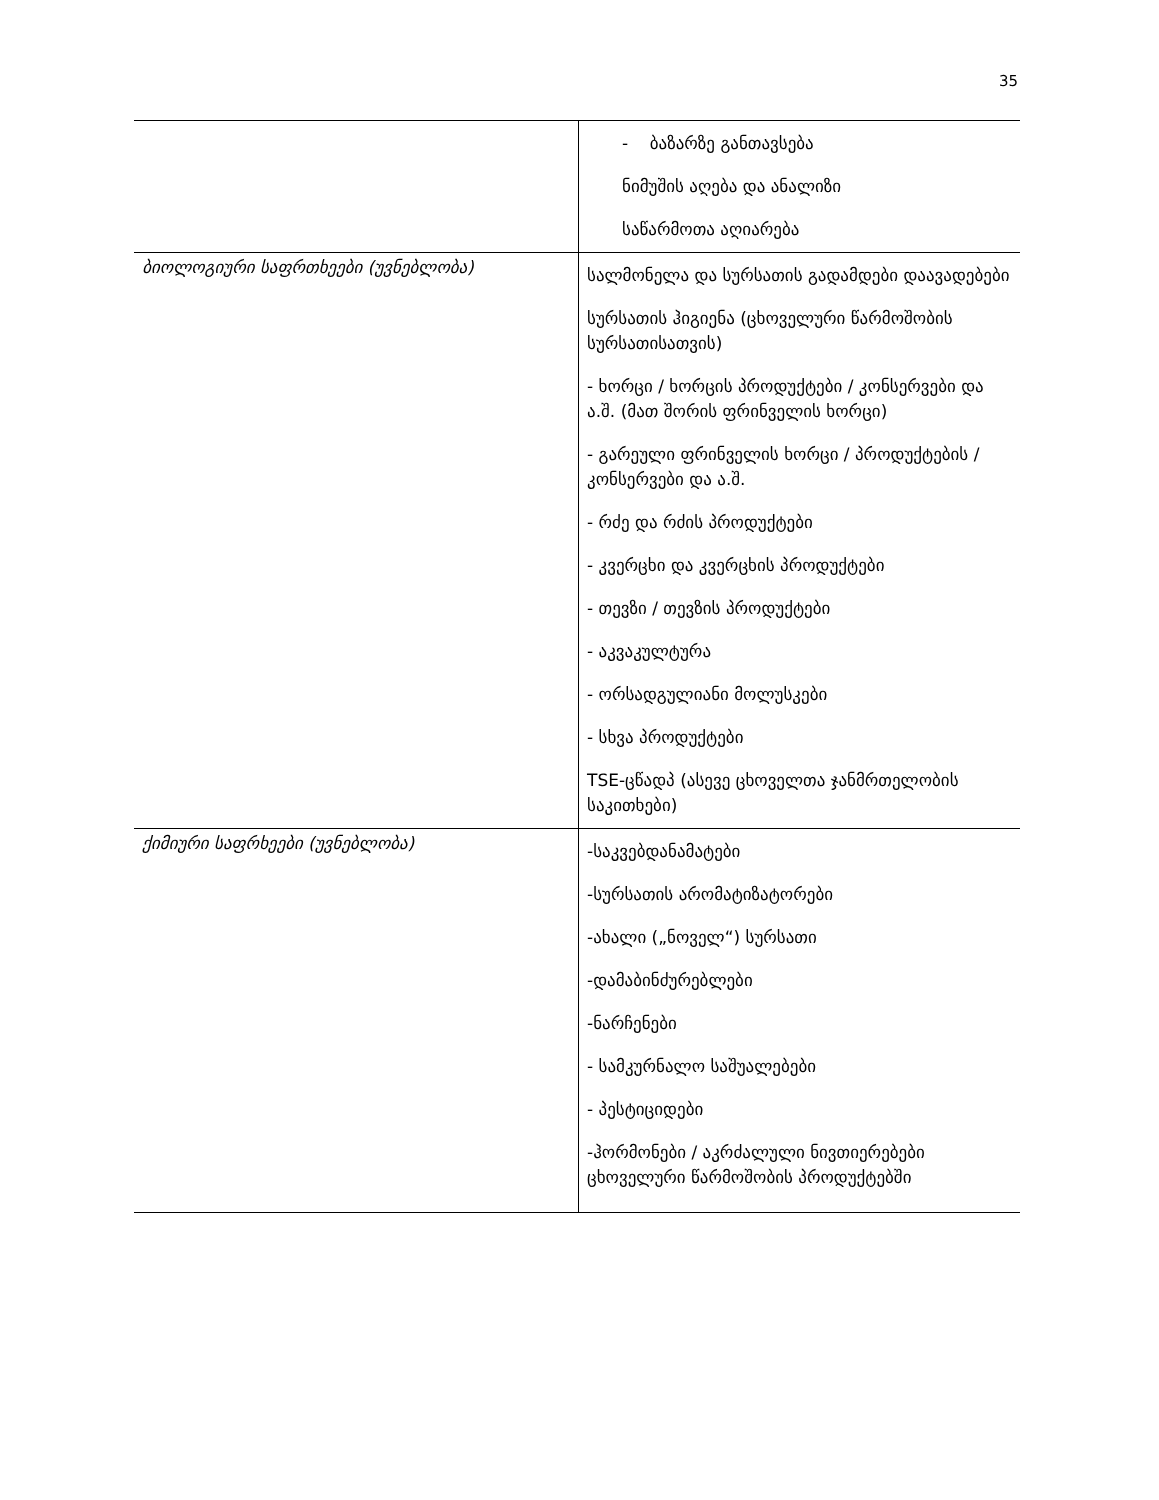35
| | - ბაზარზე განთავსება ნიმუშის აღება და ანალიზი საწარმოთა აღიარება |
| ბიოლოგიური საფრთხეები (უვნებლობა) | სალმონელა და სურსათის გადამდები დაავადებები სურსათის ჰიგიენა (ცხოველური წარმოშობის სურსათისათვის) - ხორცი / ხორცის პროდუქტები / კონსერვები და ა.შ. (მათ შორის ფრინველის ხორცი) - გარეული ფრინველის ხორცი / პროდუქტების / კონსერვები და ა.შ. - რძე და რძის პროდუქტები - კვერცხი და კვერცხის პროდუქტები - თევზი / თევზის პროდუქტები - აკვაკულტურა - ორსადგულიანი მოლუსკები - სხვა პროდუქტები TSE-ცწადპ (ასევე ცხოველთა ჯანმრთელობის საკითხები) |
| ქიმიური საფრხეები (უვნებლობა) | -საკვებდანამატები -სურსათის არომატიზატორები -ახალი („ნოველ“) სურსათი -დამაბინძურებლები -ნარჩენები - სამკურნალო საშუალებები - პესტიციდები -ჰორმონები / აკრძალული ნივთიერებები ცხოველური წარმოშობის პროდუქტებში |